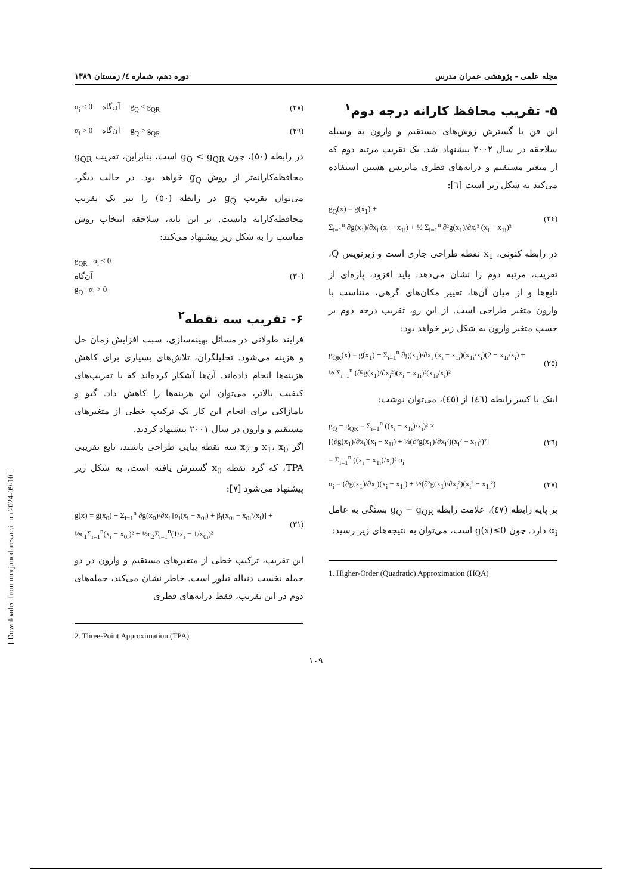مجله علمی - پژوهشی عمران مدرس دوره دهم، شماره ٤/ زمستان ۱۳۸۹
۵- تقریب محافظ کارانه درجه دوم<sup>۱</sup>
این فن با گسترش روش‌های مستقیم و وارون به وسیله سلاجقه در سال ۲۰۰۲ پیشنهاد شد. یک تقریب مرتبه دوم که از متغیر مستقیم و درایه‌های قطری ماتریس هسین استفاده می‌کند به شکل زیر است [٦]:
g<sub>Q</sub>(x) = g(x<sub>1</sub>) +
Σ<sub>i=1</sub><sup>n</sup> ∂g(x<sub>1</sub>)/∂x<sub>i</sub> (x<sub>i</sub> − x<sub>1i</sub>) + ½ Σ<sub>i=1</sub><sup>n</sup> ∂²g(x<sub>1</sub>)/∂x<sub>i</sub>² (x<sub>i</sub> − x<sub>1i</sub>)² (٢٤)
در رابطه کنونی، x<sub>1</sub> نقطه طراحی جاری است و زیرنویس Q، تقریب، مرتبه دوم را نشان می‌دهد. باید افزود، پاره‌ای از تابع‌ها و از میان آن‌ها، تغییر مکان‌های گرهی، متناسب با وارون متغیر طراحی است. از این رو، تقریب درجه دوم بر حسب متغیر وارون به شکل زیر خواهد بود:
g<sub>QR</sub>(x) = g(x<sub>1</sub>) + Σ<sub>i=1</sub><sup>n</sup> ∂g(x<sub>1</sub>)/∂x<sub>i</sub> (x<sub>i</sub> − x<sub>1i</sub>)(x<sub>1i</sub>/x<sub>i</sub>)(2 − x<sub>1i</sub>/x<sub>i</sub>) +
½ Σ<sub>i=1</sub><sup>n</sup> (∂²g(x<sub>1</sub>)/∂x<sub>i</sub>²)(x<sub>i</sub> − x<sub>1i</sub>)²(x<sub>1i</sub>/x<sub>i</sub>)² (٢٥)
اینک با کسر رابطه (٤٦) از (٤٥)، می‌توان نوشت:
g<sub>Q</sub> − g<sub>QR</sub> = Σ<sub>i=1</sub><sup>n</sup> ((x<sub>i</sub> − x<sub>1i</sub>)/x<sub>i</sub>)² ×
[(∂g(x<sub>1</sub>)/∂x<sub>i</sub>)(x<sub>i</sub> − x<sub>1i</sub>) + ½(∂²g(x<sub>1</sub>)/∂x<sub>i</sub>²)(x<sub>i</sub>² − x<sub>1i</sub>²)²]
= Σ<sub>i=1</sub><sup>n</sup> ((x<sub>i</sub> − x<sub>1i</sub>)/x<sub>i</sub>)² α<sub>i</sub> (٢٦)
α<sub>i</sub> = (∂g(x<sub>1</sub>)/∂x<sub>i</sub>)(x<sub>i</sub> − x<sub>1i</sub>) + ½(∂²g(x<sub>1</sub>)/∂x<sub>i</sub>²)(x<sub>i</sub>² − x<sub>1i</sub>²) (٢٧)
بر پایه رابطه (٤٧)، علامت رابطه g<sub>Q</sub> − g<sub>QR</sub> بستگی به عامل α<sub>i</sub> دارد. چون g(x)≤0 است، می‌توان به نتیجه‌های زیر رسید:
1. Higher-Order (Quadratic) Approximation (HQA)
α<sub>i</sub> ≤ 0 آن‌گاه g<sub>Q</sub> ≤ g<sub>QR</sub> (٢٨)
α<sub>i</sub> > 0 آن‌گاه g<sub>Q</sub> > g<sub>QR</sub> (٢٩)
در رابطه (٥٠)، چون g<sub>Q</sub> < g<sub>QR</sub> است، بنابراین، تقریب g<sub>QR</sub> محافظه‌کارانه‌تر از روش g<sub>Q</sub> خواهد بود. در حالت دیگر، می‌توان تقریب g<sub>Q</sub> در رابطه (٥٠) را نیز یک تقریب محافظه‌کارانه دانست. بر این پایه، سلاجقه انتخاب روش مناسب را به شکل زیر پیشنهاد می‌کند:
g<sub>QR</sub> α<sub>i</sub> ≤ 0
آن‌گاه
g<sub>Q</sub> α<sub>i</sub> > 0 (٣٠)
۶- تقریب سه نقطه<sup>۲</sup>
فرایند طولانی در مسائل بهینه‌سازی، سبب افزایش زمان حل و هزینه می‌شود. تحلیلگران، تلاش‌های بسیاری برای کاهش هزینه‌ها انجام داده‌اند. آن‌ها آشکار کرده‌اند که با تقریب‌های کیفیت بالاتر، می‌توان این هزینه‌ها را کاهش داد. گیو و یامازاکی برای انجام این کار یک ترکیب خطی از متغیرهای مستقیم و وارون در سال ۲۰۰۱ پیشنهاد کردند.
اگر x<sub>1</sub>، x<sub>0</sub> و x<sub>2</sub> سه نقطه پیاپی طراحی باشند، تابع تقریبی TPA، که گرد نقطه x<sub>0</sub> گسترش یافته است، به شکل زیر پیشنهاد می‌شود [٧]:
g(x) = g(x<sub>0</sub>) + Σ<sub>i=1</sub><sup>n</sup> ∂g(x<sub>0</sub>)/∂x<sub>i</sub> [α<sub>i</sub>(x<sub>i</sub> − x<sub>0i</sub>) + β<sub>i</sub>(x<sub>0i</sub> − x<sub>0i</sub>²/x<sub>i</sub>)] +
½c<sub>1</sub>Σ<sub>i=1</sub><sup>n</sup>(x<sub>i</sub> − x<sub>0i</sub>)² + ½c<sub>2</sub>Σ<sub>i=1</sub><sup>n</sup>(1/x<sub>i</sub> − 1/x<sub>0i</sub>)² (٣١)
این تقریب، ترکیب خطی از متغیرهای مستقیم و وارون در دو جمله نخست دنباله تیلور است. خاطر نشان می‌کند، جمله‌های دوم در این تقریب، فقط درایه‌های قطری
2. Three-Point Approximation (TPA)
۱۰۹
[ Downloaded from mcej.modares.ac.ir on 2024-09-10 ]